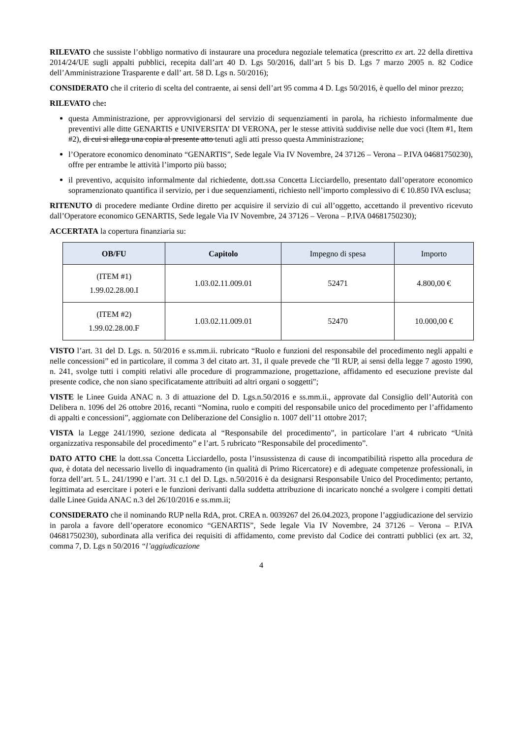RILEVATO che sussiste l’obbligo normativo di instaurare una procedura negoziale telematica (prescritto ex art. 22 della direttiva 2014/24/UE sugli appalti pubblici, recepita dall’art 40 D. Lgs 50/2016, dall’art 5 bis D. Lgs 7 marzo 2005 n. 82 Codice dell’Amministrazione Trasparente e dall’ art. 58 D. Lgs n. 50/2016);
CONSIDERATO che il criterio di scelta del contraente, ai sensi dell’art 95 comma 4 D. Lgs 50/2016, è quello del minor prezzo;
RILEVATO che:
questa Amministrazione, per approvvigionarsi del servizio di sequenziamenti in parola, ha richiesto informalmente due preventivi alle ditte GENARTIS e UNIVERSITA’ DI VERONA, per le stesse attività suddivise nelle due voci (Item #1, Item #2), di cui si allega una copia al presente atto tenuti agli atti presso questa Amministrazione;
l’Operatore economico denominato “GENARTIS”, Sede legale Via IV Novembre, 24 37126 – Verona – P.IVA 04681750230), offre per entrambe le attività l’importo più basso;
il preventivo, acquisito informalmente dal richiedente, dott.ssa Concetta Licciardello, presentato dall’operatore economico sopramenzionato quantifica il servizio, per i due sequenziamenti, richiesto nell’importo complessivo di € 10.850 IVA esclusa;
RITENUTO di procedere mediante Ordine diretto per acquisire il servizio di cui all’oggetto, accettando il preventivo ricevuto dall’Operatore economico GENARTIS, Sede legale Via IV Novembre, 24 37126 – Verona – P.IVA 04681750230);
ACCERTATA la copertura finanziaria su:
| OB/FU | Capitolo | Impegno di spesa | Importo |
| --- | --- | --- | --- |
| (ITEM #1) 1.99.02.28.00.I | 1.03.02.11.009.01 | 52471 | 4.800,00 € |
| (ITEM #2) 1.99.02.28.00.F | 1.03.02.11.009.01 | 52470 | 10.000,00 € |
VISTO l’art. 31 del D. Lgs. n. 50/2016 e ss.mm.ii. rubricato “Ruolo e funzioni del responsabile del procedimento negli appalti e nelle concessioni” ed in particolare, il comma 3 del citato art. 31, il quale prevede che "Il RUP, ai sensi della legge 7 agosto 1990, n. 241, svolge tutti i compiti relativi alle procedure di programmazione, progettazione, affidamento ed esecuzione previste dal presente codice, che non siano specificatamente attribuiti ad altri organi o soggetti";
VISTE le Linee Guida ANAC n. 3 di attuazione del D. Lgs.n.50/2016 e ss.mm.ii., approvate dal Consiglio dell’Autorità con Delibera n. 1096 del 26 ottobre 2016, recanti “Nomina, ruolo e compiti del responsabile unico del procedimento per l’affidamento di appalti e concessioni”, aggiornate con Deliberazione del Consiglio n. 1007 dell’11 ottobre 2017;
VISTA la Legge 241/1990, sezione dedicata al “Responsabile del procedimento”, in particolare l’art 4 rubricato “Unità organizzativa responsabile del procedimento” e l’art. 5 rubricato “Responsabile del procedimento”.
DATO ATTO CHE la dott.ssa Concetta Licciardello, posta l’insussistenza di cause di incompatibilità rispetto alla procedura de qua, è dotata del necessario livello di inquadramento (in qualità di Primo Ricercatore) e di adeguate competenze professionali, in forza dell’art. 5 L. 241/1990 e l’art. 31 c.1 del D. Lgs. n.50/2016 è da designarsi Responsabile Unico del Procedimento; pertanto, legittimata ad esercitare i poteri e le funzioni derivanti dalla suddetta attribuzione di incaricato nonché a svolgere i compiti dettati dalle Linee Guida ANAC n.3 del 26/10/2016 e ss.mm.ii;
CONSIDERATO che il nominando RUP nella RdA, prot. CREA n. 0039267 del 26.04.2023, propone l’aggiudicazione del servizio in parola a favore dell’operatore economico “GENARTIS”, Sede legale Via IV Novembre, 24 37126 – Verona – P.IVA 04681750230), subordinata alla verifica dei requisiti di affidamento, come previsto dal Codice dei contratti pubblici (ex art. 32, comma 7, D. Lgs n 50/2016 “l’aggiudicazione
4